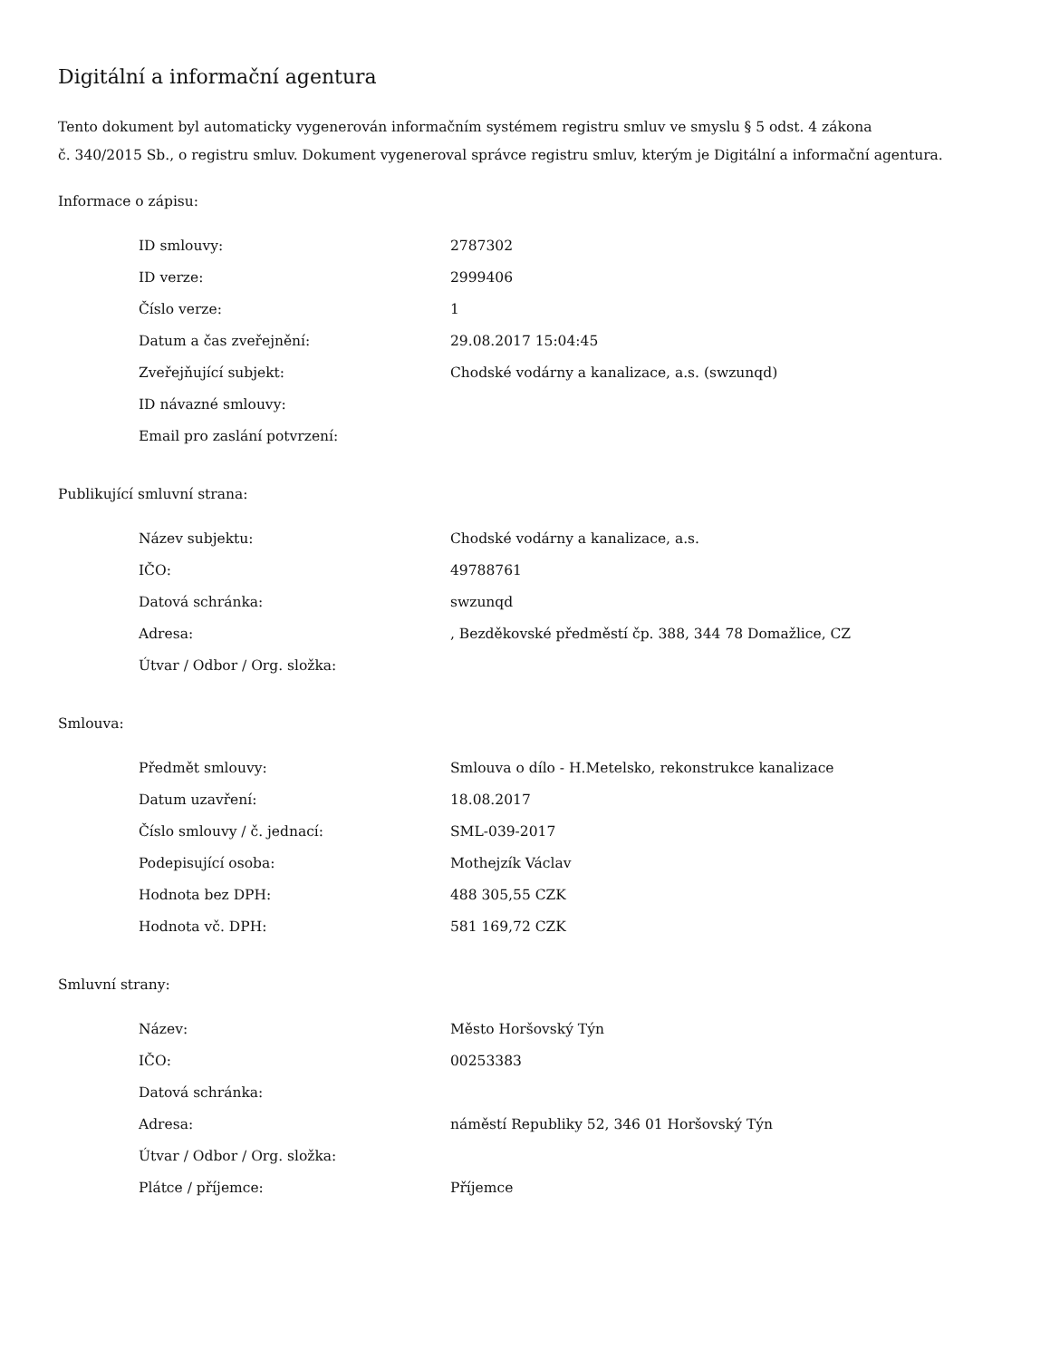Digitální a informační agentura
Tento dokument byl automaticky vygenerován informačním systémem registru smluv ve smyslu § 5 odst. 4 zákona
č. 340/2015 Sb., o registru smluv. Dokument vygeneroval správce registru smluv, kterým je Digitální a informační agentura.
Informace o zápisu:
| ID smlouvy: | 2787302 |
| ID verze: | 2999406 |
| Číslo verze: | 1 |
| Datum a čas zveřejnění: | 29.08.2017 15:04:45 |
| Zveřejňující subjekt: | Chodské vodárny a kanalizace, a.s. (swzunqd) |
| ID návazné smlouvy: | |
| Email pro zaslání potvrzení: | |
Publikující smluvní strana:
| Název subjektu: | Chodské vodárny a kanalizace, a.s. |
| IČO: | 49788761 |
| Datová schránka: | swzunqd |
| Adresa: | , Bezděkovské předměstí čp. 388, 344 78 Domažlice, CZ |
| Útvar / Odbor / Org. složka: | |
Smlouva:
| Předmět smlouvy: | Smlouva o dílo - H.Metelsko, rekonstrukce kanalizace |
| Datum uzavření: | 18.08.2017 |
| Číslo smlouvy / č. jednací: | SML-039-2017 |
| Podepisující osoba: | Mothejzík Václav |
| Hodnota bez DPH: | 488 305,55 CZK |
| Hodnota vč. DPH: | 581 169,72 CZK |
Smluvní strany:
| Název: | Město Horšovský Týn |
| IČO: | 00253383 |
| Datová schránka: | |
| Adresa: | náměstí Republiky 52, 346 01 Horšovský Týn |
| Útvar / Odbor / Org. složka: | |
| Plátce / příjemce: | Příjemce |